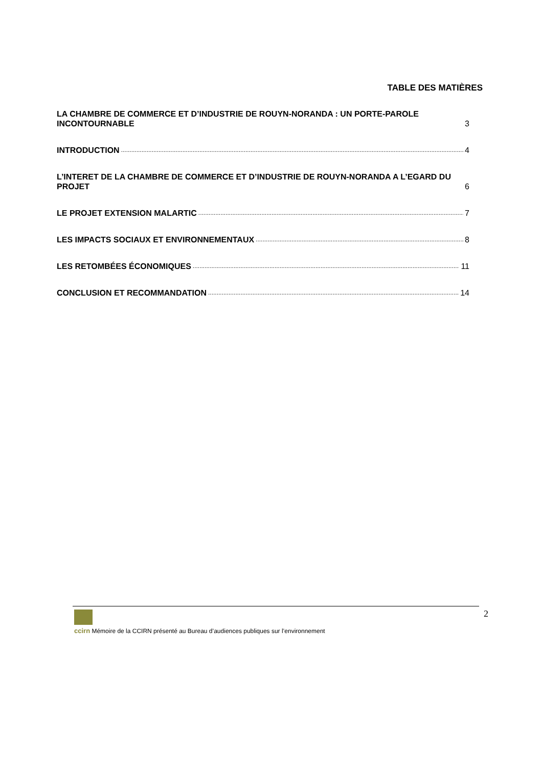TABLE DES MATIÈRES
LA CHAMBRE DE COMMERCE ET D’INDUSTRIE DE ROUYN-NORANDA : UN PORTE-PAROLE INCONTOURNABLE 3
INTRODUCTION 4
L’INTERET DE LA CHAMBRE DE COMMERCE ET D’INDUSTRIE DE ROUYN-NORANDA A L’EGARD DU PROJET 6
LE PROJET EXTENSION MALARTIC 7
LES IMPACTS SOCIAUX ET ENVIRONNEMENTAUX 8
LES RETOMBÉES ÉCONOMIQUES 11
CONCLUSION ET RECOMMANDATION 14
2
ccirn Mémoire de la CCIRN présenté au Bureau d’audiences publiques sur l’environnement